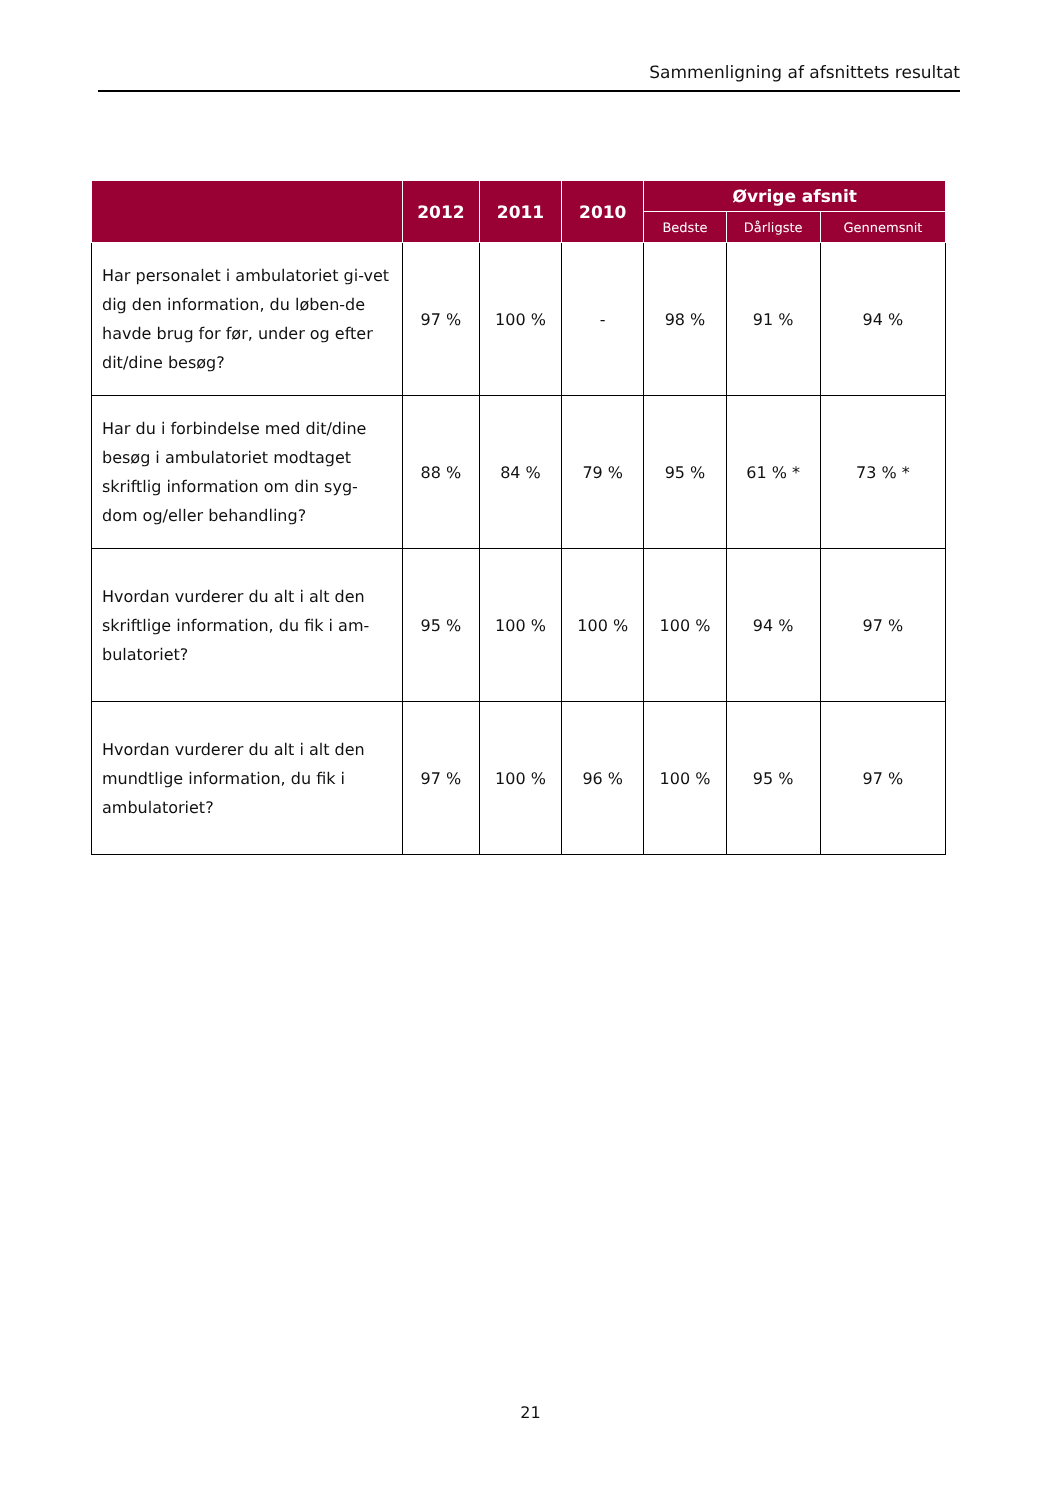Sammenligning af afsnittets resultat
| | 2012 | 2011 | 2010 | Øvrige afsnit | | |
| --- | --- | --- | --- | --- | --- | --- |
| | | | | Bedste | Dårligste | Gennemsnit |
| Har personalet i ambulatoriet gi-vet dig den information, du løben-de havde brug for før, under og efter dit/dine besøg? | 97 % | 100 % | - | 98 % | 91 % | 94 % |
| Har du i forbindelse med dit/dine besøg i ambulatoriet modtaget skriftlig information om din syg-dom og/eller behandling? | 88 % | 84 % | 79 % | 95 % | 61 % * | 73 % * |
| Hvordan vurderer du alt i alt den skriftlige information, du fik i am-bulatoriet? | 95 % | 100 % | 100 % | 100 % | 94 % | 97 % |
| Hvordan vurderer du alt i alt den mundtlige information, du fik i ambulatoriet? | 97 % | 100 % | 96 % | 100 % | 95 % | 97 % |
21